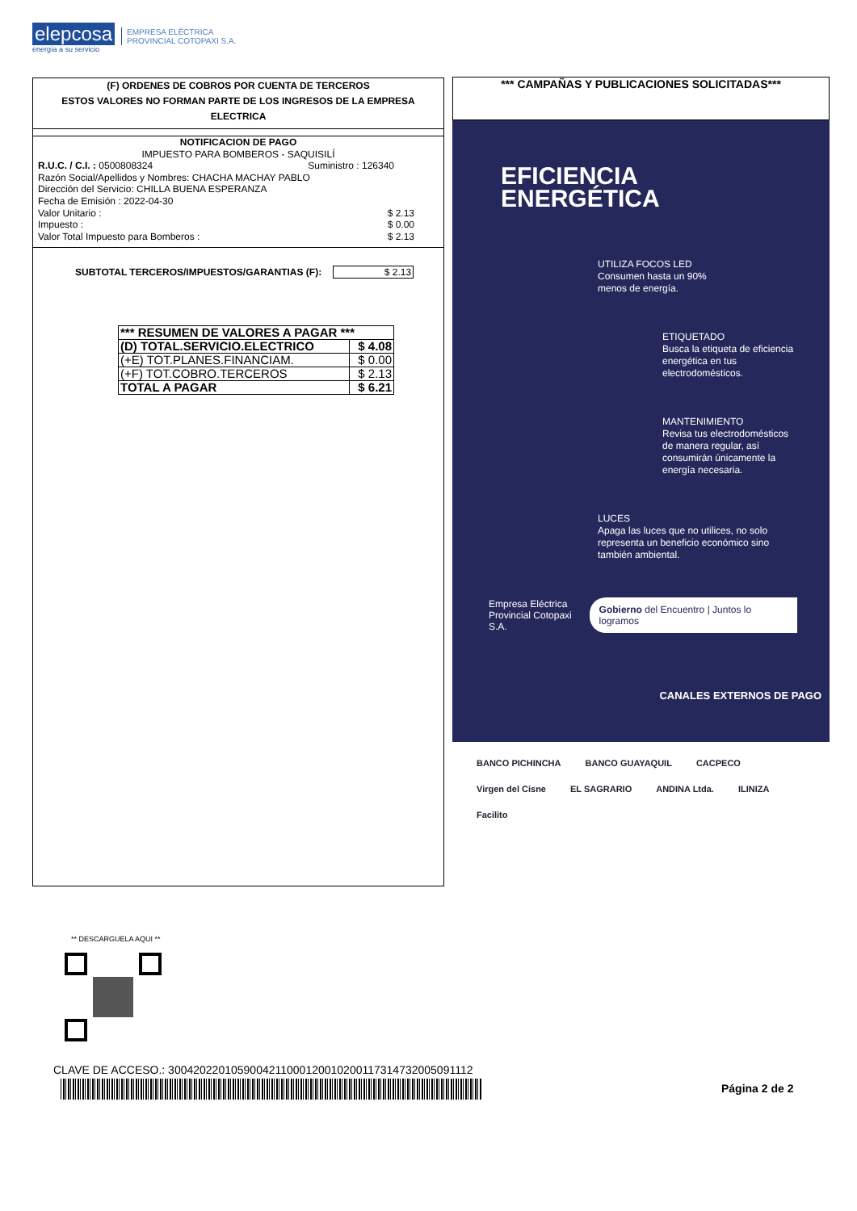elepcosa
energía a su servicio
EMPRESA ELÉCTRICA
PROVINCIAL COTOPAXI S.A.
(F) ORDENES DE COBROS POR CUENTA DE TERCEROS
ESTOS VALORES NO FORMAN PARTE DE LOS INGRESOS DE LA EMPRESA
ELECTRICA
NOTIFICACION DE PAGO
IMPUESTO PARA BOMBEROS - SAQUISILÍ
R.U.C. / C.I. : 0500808324 Suministro : 126340
Razón Social/Apellidos y Nombres: CHACHA MACHAY PABLO
Dirección del Servicio: CHILLA BUENA ESPERANZA
Fecha de Emisión : 2022-04-30
Valor Unitario : $ 2.13
Impuesto : $ 0.00
Valor Total Impuesto para Bomberos : $ 2.13
SUBTOTAL TERCEROS/IMPUESTOS/GARANTIAS (F): $ 2.13
| *** RESUMEN DE VALORES A PAGAR *** | |
| (D) TOTAL.SERVICIO.ELECTRICO | $ 4.08 |
| (+E) TOT.PLANES.FINANCIAM. | $ 0.00 |
| (+F) TOT.COBRO.TERCEROS | $ 2.13 |
| TOTAL A PAGAR | $ 6.21 |
*** CAMPAÑAS Y PUBLICACIONES SOLICITADAS***
EFICIENCIA
ENERGÉTICA
UTILIZA FOCOS LED
Consumen hasta un 90%
menos de energía.
ETIQUETADO
Busca la etiqueta de eficiencia energética en tus electrodomésticos.
MANTENIMIENTO
Revisa tus electrodomésticos de manera regular, así consumirán únicamente la energía necesaria.
LUCES
Apaga las luces que no utilices, no solo representa un beneficio económico sino también ambiental.
Empresa Eléctrica
Provincial Cotopaxi S.A. Gobierno del Encuentro | Juntos lo logramos
CANALES EXTERNOS DE PAGO
BANCO PICHINCHA BANCO GUAYAQUIL CACPECO Virgen del Cisne EL SAGRARIO ANDINA Ltda. ILINIZA Facilito
** DESCARGUELA AQUI **
CLAVE DE ACCESO.: 3004202201059004211000120010200117314732005091112
Página 2 de 2